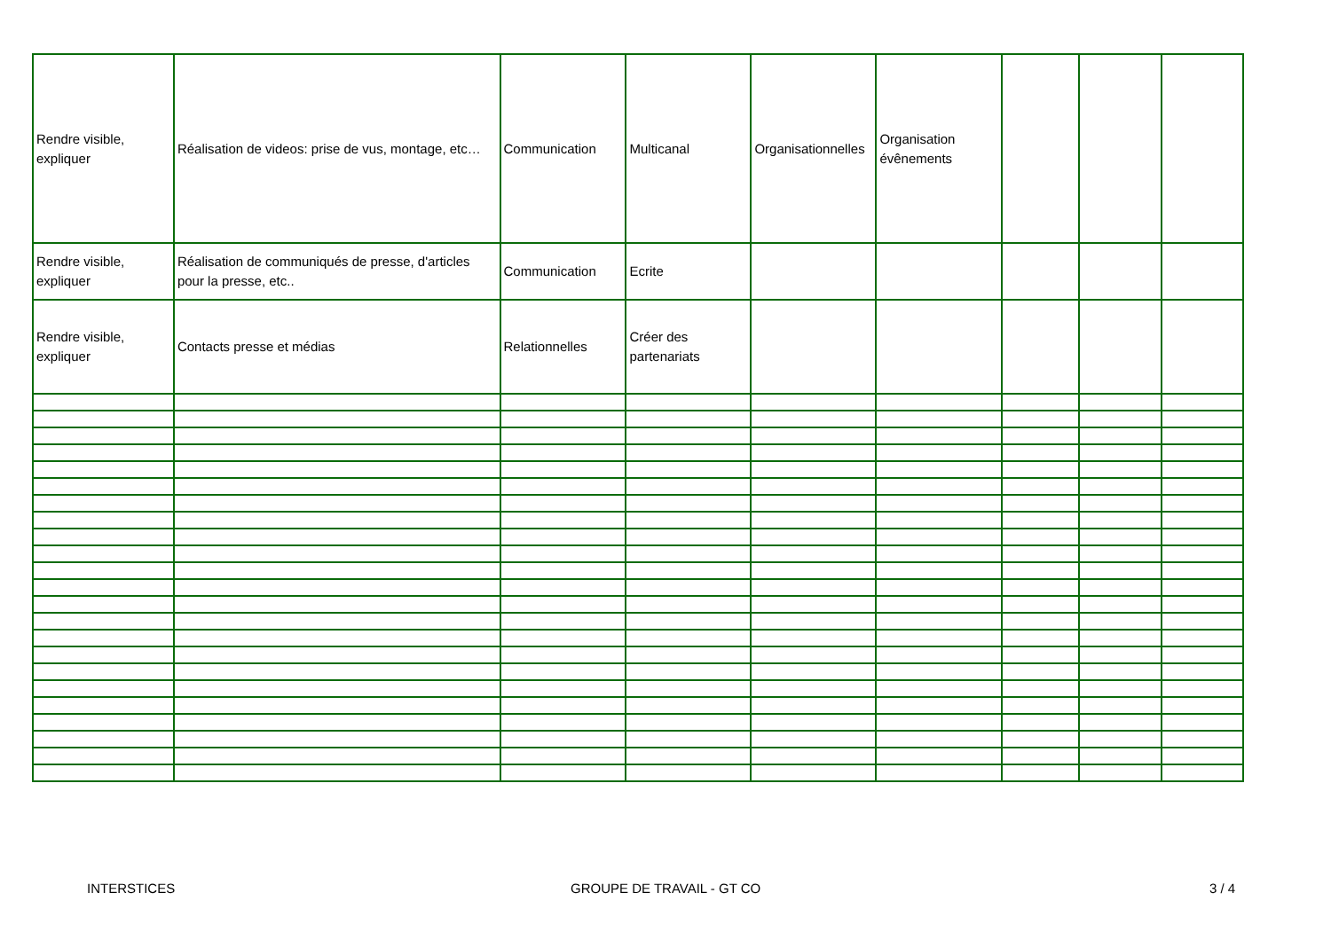| Rendre visible, expliquer | Réalisation de videos: prise de vus, montage, etc… | Communication | Multicanal | Organisationnelles | Organisation évênements | | | |
| Rendre visible, expliquer | Réalisation de communiqués de presse, d'articles pour la presse, etc.. | Communication | Ecrite | | | | | |
| Rendre visible, expliquer | Contacts presse et médias | Relationnelles | Créer des partenariats | | | | | |
INTERSTICES GROUPE DE TRAVAIL - GT CO 3 / 4